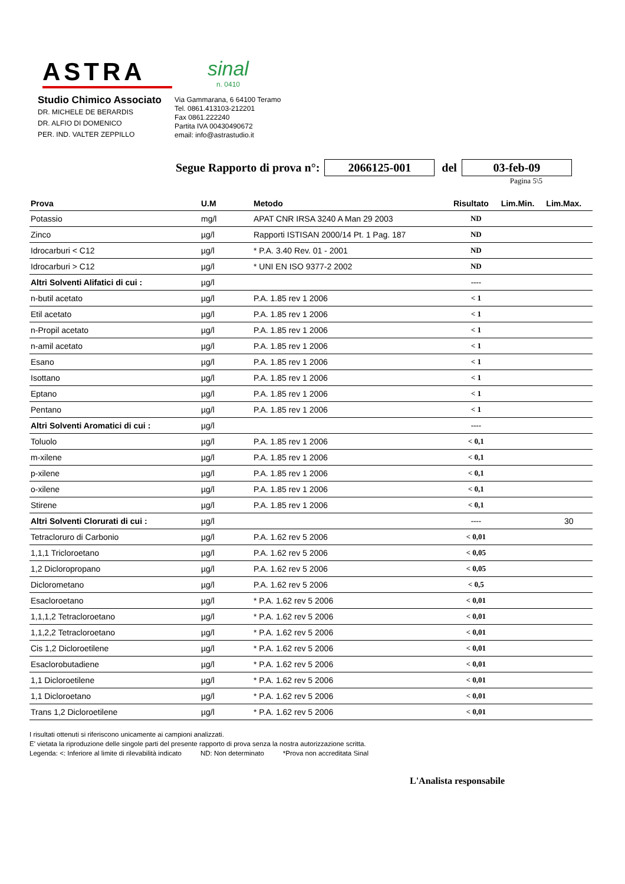ASTRA
sinal
n. 0410
Studio Chimico Associato
DR. MICHELE DE BERARDIS
DR. ALFIO DI DOMENICO
PER. IND. VALTER ZEPPILLO
Via Gammarana, 6 64100 Teramo
Tel. 0861.413103-212201
Fax 0861.222240
Partita IVA 00430490672
email: info@astrastudio.it
Segue Rapporto di prova n°: 2066125-001 del 03-feb-09
Pagina 5\5
| Prova | U.M | Metodo | Risultato | Lim.Min. | Lim.Max. |
| --- | --- | --- | --- | --- | --- |
| Potassio | mg/l | APAT CNR IRSA 3240 A Man 29 2003 | ND | | |
| Zinco | µg/l | Rapporti ISTISAN 2000/14 Pt. 1 Pag. 187 | ND | | |
| Idrocarburi < C12 | µg/l | * P.A. 3.40 Rev. 01 - 2001 | ND | | |
| Idrocarburi > C12 | µg/l | * UNI EN ISO 9377-2 2002 | ND | | |
| Altri Solventi Alifatici di cui : | µg/l | | ---- | | |
| n-butil acetato | µg/l | P.A. 1.85 rev 1 2006 | < 1 | | |
| Etil acetato | µg/l | P.A. 1.85 rev 1 2006 | < 1 | | |
| n-Propil acetato | µg/l | P.A. 1.85 rev 1 2006 | < 1 | | |
| n-amil acetato | µg/l | P.A. 1.85 rev 1 2006 | < 1 | | |
| Esano | µg/l | P.A. 1.85 rev 1 2006 | < 1 | | |
| Isottano | µg/l | P.A. 1.85 rev 1 2006 | < 1 | | |
| Eptano | µg/l | P.A. 1.85 rev 1 2006 | < 1 | | |
| Pentano | µg/l | P.A. 1.85 rev 1 2006 | < 1 | | |
| Altri Solventi Aromatici di cui : | µg/l | | ---- | | |
| Toluolo | µg/l | P.A. 1.85 rev 1 2006 | < 0,1 | | |
| m-xilene | µg/l | P.A. 1.85 rev 1 2006 | < 0,1 | | |
| p-xilene | µg/l | P.A. 1.85 rev 1 2006 | < 0,1 | | |
| o-xilene | µg/l | P.A. 1.85 rev 1 2006 | < 0,1 | | |
| Stirene | µg/l | P.A. 1.85 rev 1 2006 | < 0,1 | | |
| Altri Solventi Clorurati di cui : | µg/l | | ---- | | 30 |
| Tetracloruro di Carbonio | µg/l | P.A. 1.62 rev 5 2006 | < 0,01 | | |
| 1,1,1 Tricloroetano | µg/l | P.A. 1.62 rev 5 2006 | < 0,05 | | |
| 1,2 Dicloropropano | µg/l | P.A. 1.62 rev 5 2006 | < 0,05 | | |
| Diclorometano | µg/l | P.A. 1.62 rev 5 2006 | < 0,5 | | |
| Esacloroetano | µg/l | * P.A. 1.62 rev 5 2006 | < 0,01 | | |
| 1,1,1,2 Tetracloroetano | µg/l | * P.A. 1.62 rev 5 2006 | < 0,01 | | |
| 1,1,2,2 Tetracloroetano | µg/l | * P.A. 1.62 rev 5 2006 | < 0,01 | | |
| Cis 1,2 Dicloroetilene | µg/l | * P.A. 1.62 rev 5 2006 | < 0,01 | | |
| Esaclorobutadiene | µg/l | * P.A. 1.62 rev 5 2006 | < 0,01 | | |
| 1,1 Dicloroetilene | µg/l | * P.A. 1.62 rev 5 2006 | < 0,01 | | |
| 1,1 Dicloroetano | µg/l | * P.A. 1.62 rev 5 2006 | < 0,01 | | |
| Trans 1,2 Dicloroetilene | µg/l | * P.A. 1.62 rev 5 2006 | < 0,01 | | |
I risultati ottenuti si riferiscono unicamente ai campioni analizzati.
E' vietata la riproduzione delle singole parti del presente rapporto di prova senza la nostra autorizzazione scritta.
Legenda: <: Inferiore al limite di rilevabilità indicato ND: Non determinato *Prova non accreditata Sinal
L'Analista responsabile